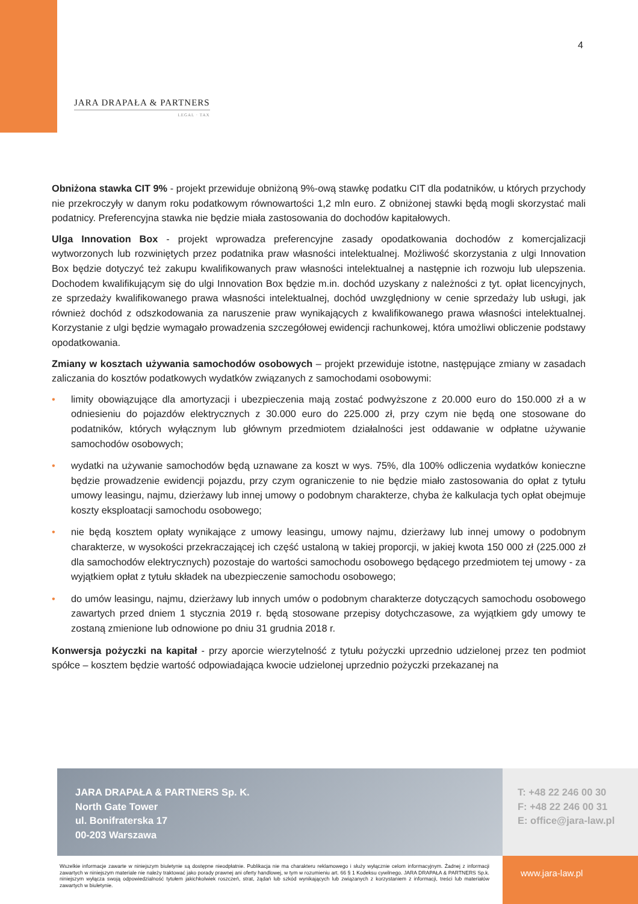4
JARA DRAPAŁA & PARTNERS
LEGAL · TAX
Obniżona stawka CIT 9% - projekt przewiduje obniżoną 9%-ową stawkę podatku CIT dla podatników, u których przychody nie przekroczyły w danym roku podatkowym równowartości 1,2 mln euro. Z obniżonej stawki będą mogli skorzystać mali podatnicy. Preferencyjna stawka nie będzie miała zastosowania do dochodów kapitałowych.
Ulga Innovation Box - projekt wprowadza preferencyjne zasady opodatkowania dochodów z komercjalizacji wytworzonych lub rozwiniętych przez podatnika praw własności intelektualnej. Możliwość skorzystania z ulgi Innovation Box będzie dotyczyć też zakupu kwalifikowanych praw własności intelektualnej a następnie ich rozwoju lub ulepszenia. Dochodem kwalifikującym się do ulgi Innovation Box będzie m.in. dochód uzyskany z należności z tyt. opłat licencyjnych, ze sprzedaży kwalifikowanego prawa własności intelektualnej, dochód uwzględniony w cenie sprzedaży lub usługi, jak również dochód z odszkodowania za naruszenie praw wynikających z kwalifikowanego prawa własności intelektualnej. Korzystanie z ulgi będzie wymagało prowadzenia szczegółowej ewidencji rachunkowej, która umożliwi obliczenie podstawy opodatkowania.
Zmiany w kosztach używania samochodów osobowych – projekt przewiduje istotne, następujące zmiany w zasadach zaliczania do kosztów podatkowych wydatków związanych z samochodami osobowymi:
• limity obowiązujące dla amortyzacji i ubezpieczenia mają zostać podwyższone z 20.000 euro do 150.000 zł a w odniesieniu do pojazdów elektrycznych z 30.000 euro do 225.000 zł, przy czym nie będą one stosowane do podatników, których wyłącznym lub głównym przedmiotem działalności jest oddawanie w odpłatne używanie samochodów osobowych;
• wydatki na używanie samochodów będą uznawane za koszt w wys. 75%, dla 100% odliczenia wydatków konieczne będzie prowadzenie ewidencji pojazdu, przy czym ograniczenie to nie będzie miało zastosowania do opłat z tytułu umowy leasingu, najmu, dzierżawy lub innej umowy o podobnym charakterze, chyba że kalkulacja tych opłat obejmuje koszty eksploatacji samochodu osobowego;
• nie będą kosztem opłaty wynikające z umowy leasingu, umowy najmu, dzierżawy lub innej umowy o podobnym charakterze, w wysokości przekraczającej ich część ustaloną w takiej proporcji, w jakiej kwota 150 000 zł (225.000 zł dla samochodów elektrycznych) pozostaje do wartości samochodu osobowego będącego przedmiotem tej umowy - za wyjątkiem opłat z tytułu składek na ubezpieczenie samochodu osobowego;
• do umów leasingu, najmu, dzierżawy lub innych umów o podobnym charakterze dotyczących samochodu osobowego zawartych przed dniem 1 stycznia 2019 r. będą stosowane przepisy dotychczasowe, za wyjątkiem gdy umowy te zostaną zmienione lub odnowione po dniu 31 grudnia 2018 r.
Konwersja pożyczki na kapitał - przy aporcie wierzytelność z tytułu pożyczki uprzednio udzielonej przez ten podmiot spółce – kosztem będzie wartość odpowiadająca kwocie udzielonej uprzednio pożyczki przekazanej na
JARA DRAPAŁA & PARTNERS Sp. K.
North Gate Tower
ul. Bonifraterska 17
00-203 Warszawa
T: +48 22 246 00 30
F: +48 22 246 00 31
E: office@jara-law.pl
Wszelkie informacje zawarte w niniejszym biuletynie są dostępne nieodpłatnie. Publikacja nie ma charakteru reklamowego i służy wyłącznie celom informacyjnym. Żadnej z informacji zawartych w niniejszym materiale nie należy traktować jako porady prawnej ani oferty handlowej, w tym w rozumieniu art. 66 § 1 Kodeksu cywilnego. JARA DRAPAŁA & PARTNERS Sp.k. niniejszym wyłącza swoją odpowiedzialność tytułem jakichkolwiek roszczeń, strat, żądań lub szkód wynikających lub związanych z korzystaniem z informacji, treści lub materiałów zawartych w biuletynie.
www.jara-law.pl